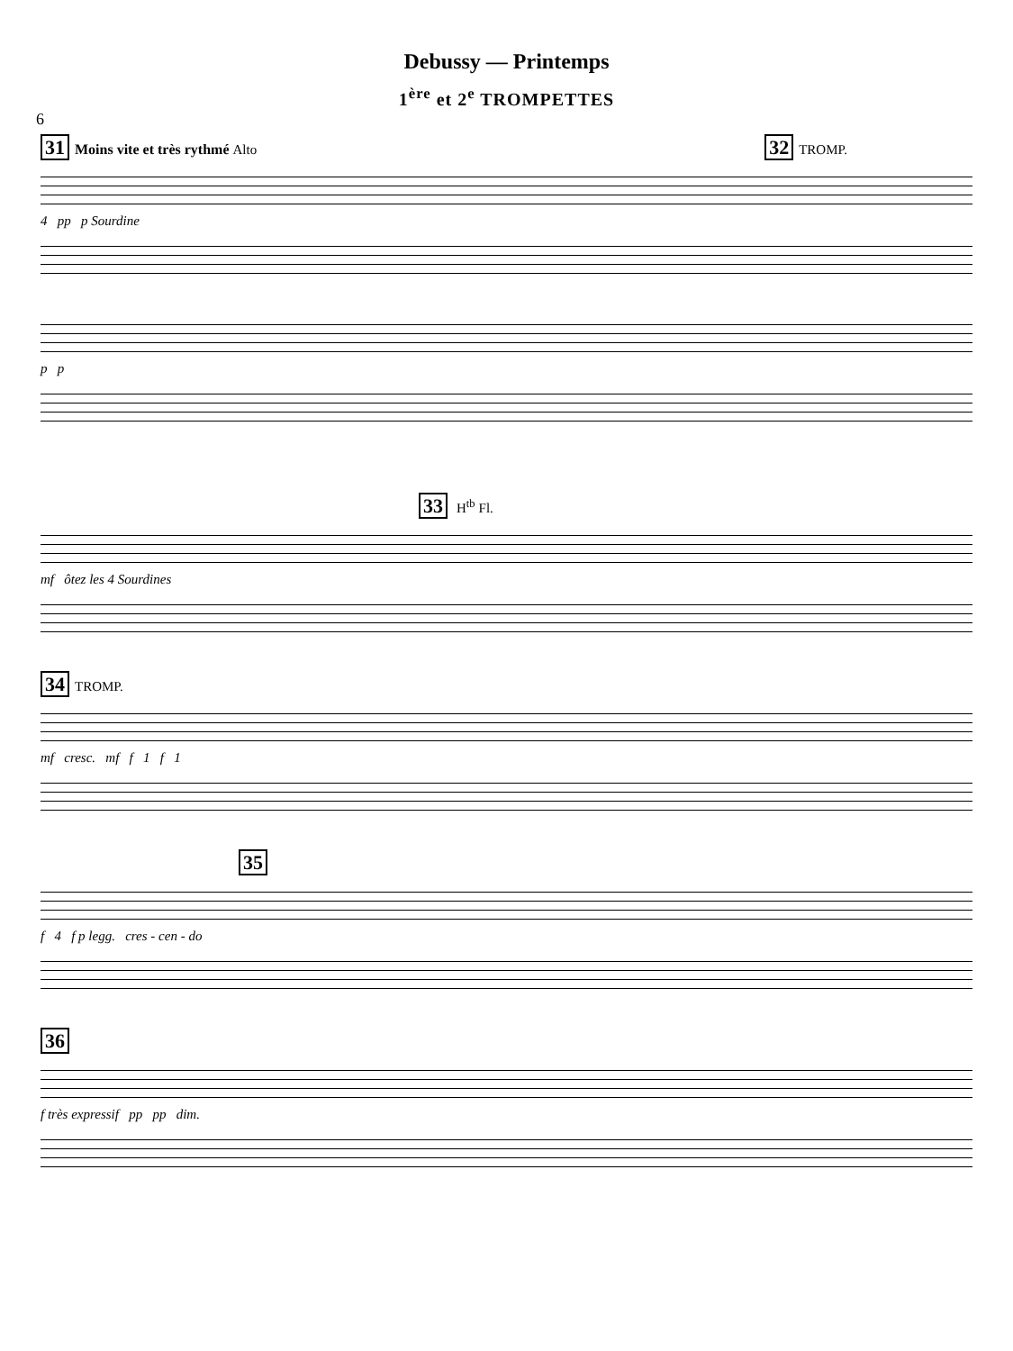Debussy — Printemps
1<sup>ère</sup> et 2<sup>e</sup> TROMPETTES
6
31 Moins vite et très rythmé Alto 32 TROMP.
4 pp p Sourdine
p p
33 H<sup>tb</sup> Fl.
mf ôtez les 4 Sourdines
34 TROMP.
mf cresc. mf f 1 f 1
35
f 4 f p legg. cres - cen - do
36
f très expressif pp pp dim.